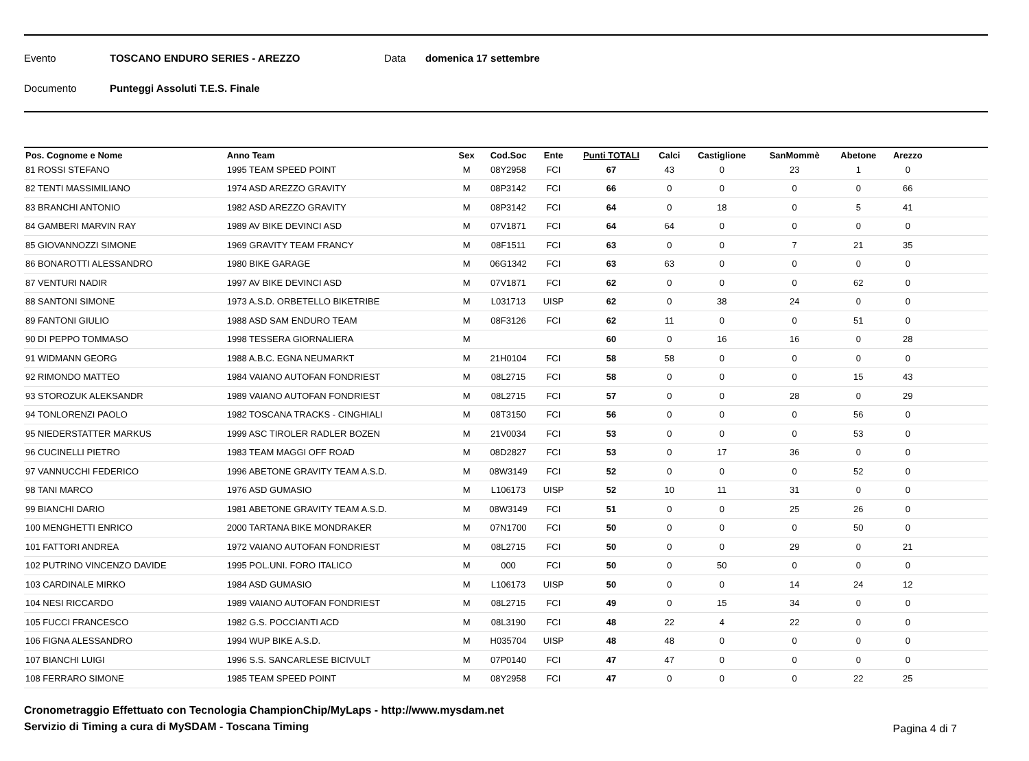Evento TOSCANO ENDURO SERIES - AREZZO Data domenica 17 settembre
Documento Punteggi Assoluti T.E.S. Finale
| Pos. Cognome e Nome | Anno Team | Sex | Cod.Soc | Ente | Punti TOTALI | Calci | Castiglione | SanMommè | Abetone | Arezzo | |
| --- | --- | --- | --- | --- | --- | --- | --- | --- | --- | --- | --- |
| 81 ROSSI STEFANO | 1995 TEAM SPEED POINT | M | 08Y2958 | FCI | 67 | 43 | 0 | 23 | 1 | 0 | |
| 82 TENTI MASSIMILIANO | 1974 ASD AREZZO GRAVITY | M | 08P3142 | FCI | 66 | 0 | 0 | 0 | 0 | 66 | |
| 83 BRANCHI ANTONIO | 1982 ASD AREZZO GRAVITY | M | 08P3142 | FCI | 64 | 0 | 18 | 0 | 5 | 41 | |
| 84 GAMBERI MARVIN RAY | 1989 AV BIKE DEVINCI ASD | M | 07V1871 | FCI | 64 | 64 | 0 | 0 | 0 | 0 | |
| 85 GIOVANNOZZI SIMONE | 1969 GRAVITY TEAM FRANCY | M | 08F1511 | FCI | 63 | 0 | 0 | 7 | 21 | 35 | |
| 86 BONAROTTI ALESSANDRO | 1980 BIKE GARAGE | M | 06G1342 | FCI | 63 | 63 | 0 | 0 | 0 | 0 | |
| 87 VENTURI NADIR | 1997 AV BIKE DEVINCI ASD | M | 07V1871 | FCI | 62 | 0 | 0 | 0 | 62 | 0 | |
| 88 SANTONI SIMONE | 1973 A.S.D. ORBETELLO BIKETRIBE | M | L031713 | UISP | 62 | 0 | 38 | 24 | 0 | 0 | |
| 89 FANTONI GIULIO | 1988 ASD SAM ENDURO TEAM | M | 08F3126 | FCI | 62 | 11 | 0 | 0 | 51 | 0 | |
| 90 DI PEPPO TOMMASO | 1998 TESSERA GIORNALIERA | M | | | 60 | 0 | 16 | 16 | 0 | 28 | |
| 91 WIDMANN GEORG | 1988 A.B.C. EGNA NEUMARKT | M | 21H0104 | FCI | 58 | 58 | 0 | 0 | 0 | 0 | |
| 92 RIMONDO MATTEO | 1984 VAIANO AUTOFAN FONDRIEST | M | 08L2715 | FCI | 58 | 0 | 0 | 0 | 15 | 43 | |
| 93 STOROZUK ALEKSANDR | 1989 VAIANO AUTOFAN FONDRIEST | M | 08L2715 | FCI | 57 | 0 | 0 | 28 | 0 | 29 | |
| 94 TONLORENZI PAOLO | 1982 TOSCANA TRACKS - CINGHIALI | M | 08T3150 | FCI | 56 | 0 | 0 | 0 | 56 | 0 | |
| 95 NIEDERSTATTER MARKUS | 1999 ASC TIROLER RADLER BOZEN | M | 21V0034 | FCI | 53 | 0 | 0 | 0 | 53 | 0 | |
| 96 CUCINELLI PIETRO | 1983 TEAM MAGGI OFF ROAD | M | 08D2827 | FCI | 53 | 0 | 17 | 36 | 0 | 0 | |
| 97 VANNUCCHI FEDERICO | 1996 ABETONE GRAVITY TEAM A.S.D. | M | 08W3149 | FCI | 52 | 0 | 0 | 0 | 52 | 0 | |
| 98 TANI MARCO | 1976 ASD GUMASIO | M | L106173 | UISP | 52 | 10 | 11 | 31 | 0 | 0 | |
| 99 BIANCHI DARIO | 1981 ABETONE GRAVITY TEAM A.S.D. | M | 08W3149 | FCI | 51 | 0 | 0 | 25 | 26 | 0 | |
| 100 MENGHETTI ENRICO | 2000 TARTANA BIKE MONDRAKER | M | 07N1700 | FCI | 50 | 0 | 0 | 0 | 50 | 0 | |
| 101 FATTORI ANDREA | 1972 VAIANO AUTOFAN FONDRIEST | M | 08L2715 | FCI | 50 | 0 | 0 | 29 | 0 | 21 | |
| 102 PUTRINO VINCENZO DAVIDE | 1995 POL.UNI. FORO ITALICO | M | 000 | FCI | 50 | 0 | 50 | 0 | 0 | 0 | |
| 103 CARDINALE MIRKO | 1984 ASD GUMASIO | M | L106173 | UISP | 50 | 0 | 0 | 14 | 24 | 12 | |
| 104 NESI RICCARDO | 1989 VAIANO AUTOFAN FONDRIEST | M | 08L2715 | FCI | 49 | 0 | 15 | 34 | 0 | 0 | |
| 105 FUCCI FRANCESCO | 1982 G.S. POCCIANTI ACD | M | 08L3190 | FCI | 48 | 22 | 4 | 22 | 0 | 0 | |
| 106 FIGNA ALESSANDRO | 1994 WUP BIKE A.S.D. | M | H035704 | UISP | 48 | 48 | 0 | 0 | 0 | 0 | |
| 107 BIANCHI LUIGI | 1996 S.S. SANCARLESE BICIVULT | M | 07P0140 | FCI | 47 | 47 | 0 | 0 | 0 | 0 | |
| 108 FERRARO SIMONE | 1985 TEAM SPEED POINT | M | 08Y2958 | FCI | 47 | 0 | 0 | 0 | 22 | 25 | |
Cronometraggio Effettuato con Tecnologia ChampionChip/MyLaps - http://www.mysdam.net
Servizio di Timing a cura di MySDAM - Toscana Timing
Pagina 4 di 7